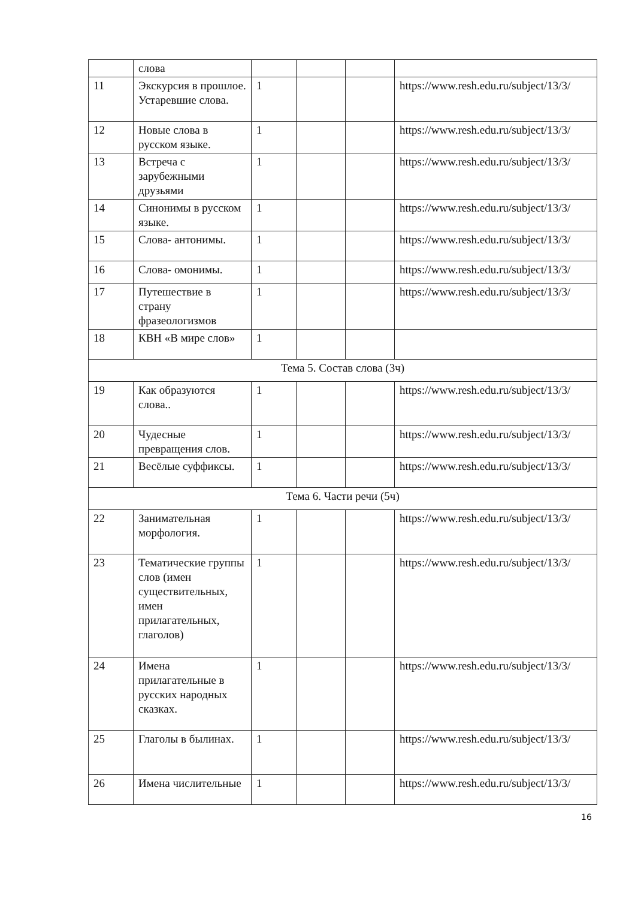| | слова | | | | |
| 11 | Экскурсия в прошлое. Устаревшие слова. | 1 | | | https://www.resh.edu.ru/subject/13/3/ |
| 12 | Новые слова в русском языке. | 1 | | | https://www.resh.edu.ru/subject/13/3/ |
| 13 | Встреча с зарубежными друзьями | 1 | | | https://www.resh.edu.ru/subject/13/3/ |
| 14 | Синонимы в русском языке. | 1 | | | https://www.resh.edu.ru/subject/13/3/ |
| 15 | Слова- антонимы. | 1 | | | https://www.resh.edu.ru/subject/13/3/ |
| 16 | Слова- омонимы. | 1 | | | https://www.resh.edu.ru/subject/13/3/ |
| 17 | Путешествие в страну фразеологизмов | 1 | | | https://www.resh.edu.ru/subject/13/3/ |
| 18 | КВН «В мире слов» | 1 | | | |
| Тема 5. Состав слова (3ч) | | | | | |
| 19 | Как образуются слова.. | 1 | | | https://www.resh.edu.ru/subject/13/3/ |
| 20 | Чудесные превращения слов. | 1 | | | https://www.resh.edu.ru/subject/13/3/ |
| 21 | Весёлые суффиксы. | 1 | | | https://www.resh.edu.ru/subject/13/3/ |
| Тема 6. Части речи (5ч) | | | | | |
| 22 | Занимательная морфология. | 1 | | | https://www.resh.edu.ru/subject/13/3/ |
| 23 | Тематические группы слов (имен существительных, имен прилагательных, глаголов) | 1 | | | https://www.resh.edu.ru/subject/13/3/ |
| 24 | Имена прилагательные в русских народных сказках. | 1 | | | https://www.resh.edu.ru/subject/13/3/ |
| 25 | Глаголы в былинах. | 1 | | | https://www.resh.edu.ru/subject/13/3/ |
| 26 | Имена числительные | 1 | | | https://www.resh.edu.ru/subject/13/3/ |
16